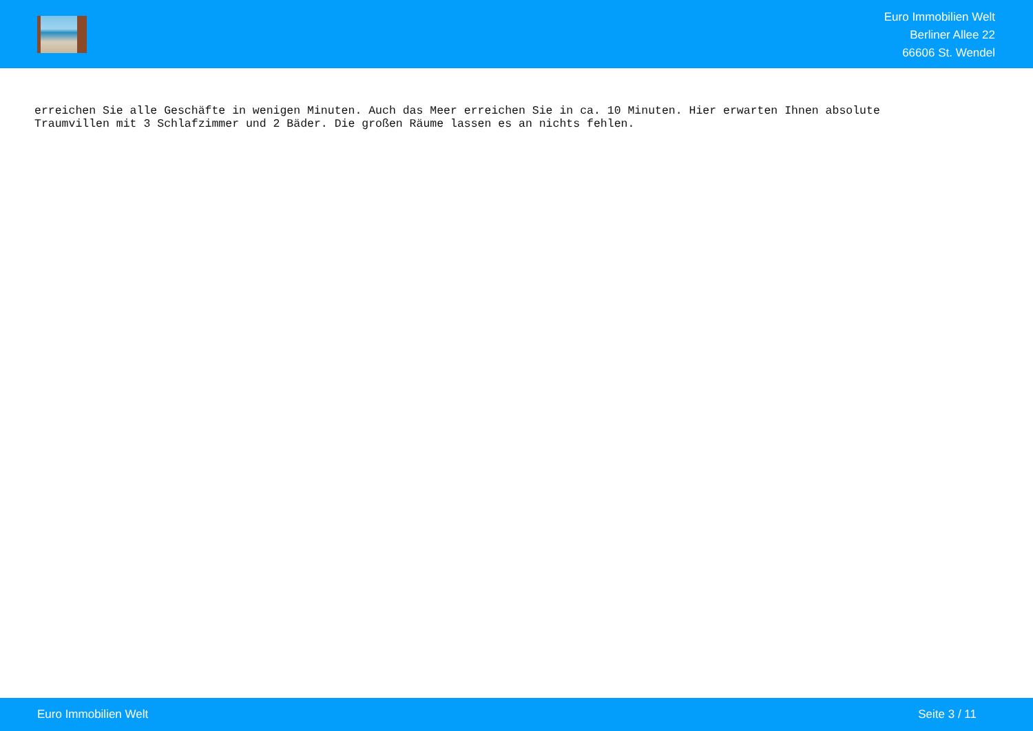Euro Immobilien Welt
Berliner Allee 22
66606 St. Wendel
erreichen Sie alle Geschäfte in wenigen Minuten. Auch das Meer erreichen Sie in ca. 10 Minuten. Hier erwarten Ihnen absolute
Traumvillen mit 3 Schlafzimmer und 2 Bäder. Die großen Räume lassen es an nichts fehlen.
Euro Immobilien Welt Seite 3 / 11